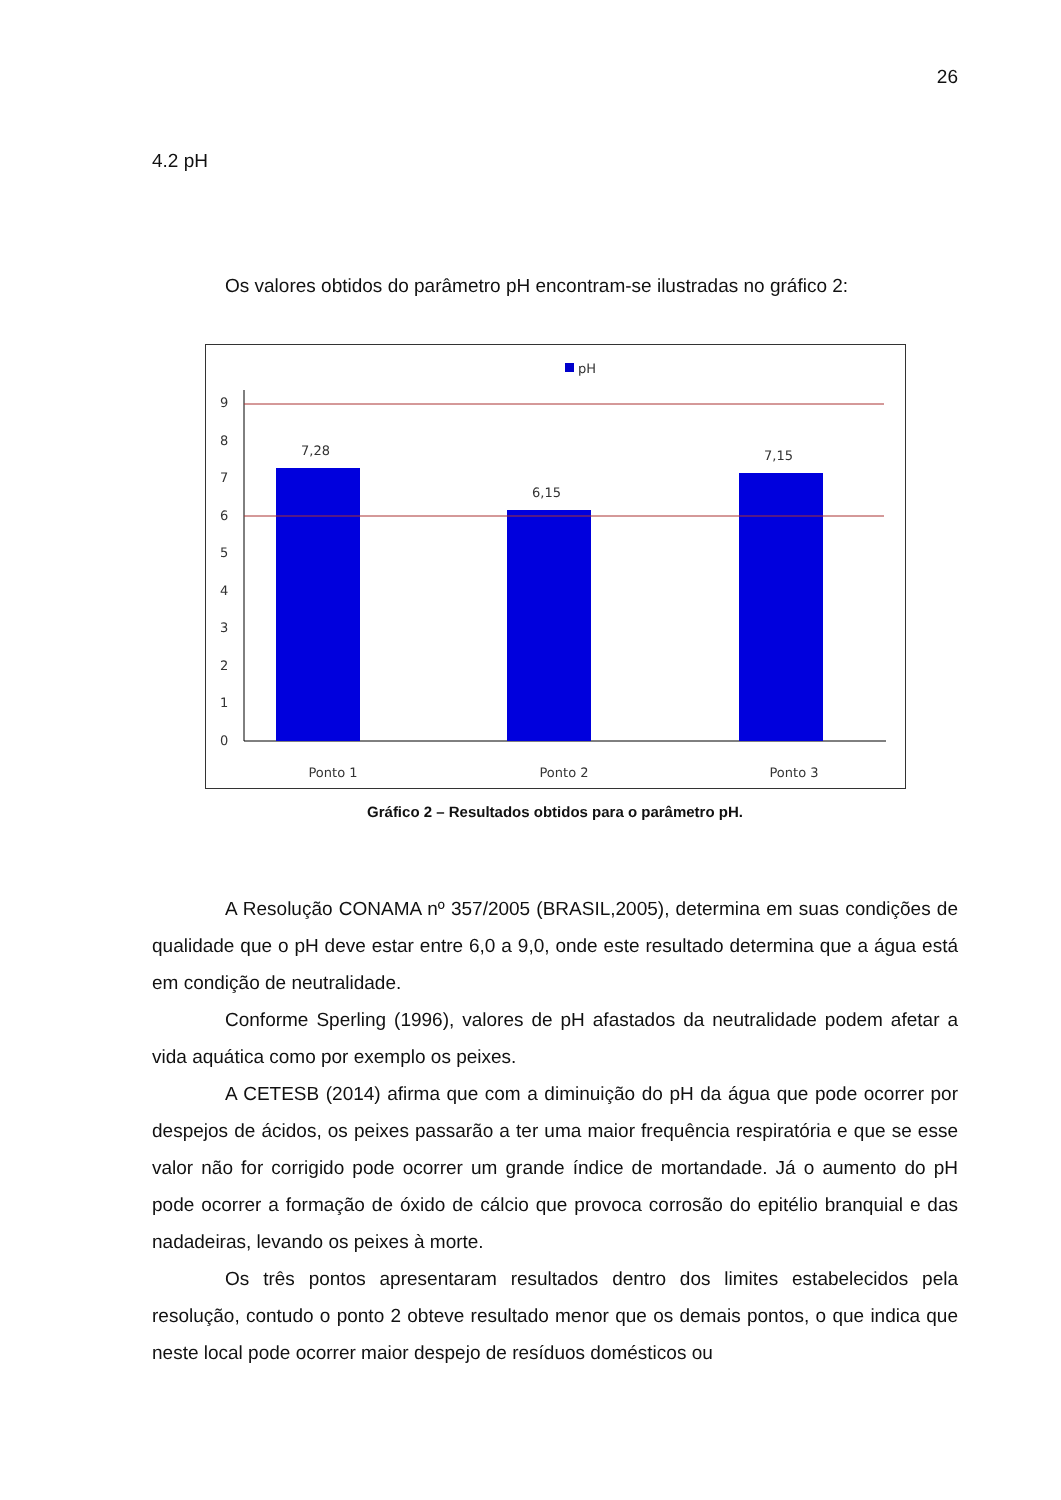26
4.2 pH
Os valores obtidos do parâmetro pH encontram-se ilustradas no gráfico 2:
pH
0
1
2
3
4
5
6
7
8
9
7,28
6,15
7,15
Ponto 1
Ponto 2
Ponto 3
Gráfico 2 – Resultados obtidos para o parâmetro pH.
A Resolução CONAMA nº 357/2005 (BRASIL,2005), determina em suas condições de qualidade que o pH deve estar entre 6,0 a 9,0, onde este resultado determina que a água está em condição de neutralidade.
Conforme Sperling (1996), valores de pH afastados da neutralidade podem afetar a vida aquática como por exemplo os peixes.
A CETESB (2014) afirma que com a diminuição do pH da água que pode ocorrer por despejos de ácidos, os peixes passarão a ter uma maior frequência respiratória e que se esse valor não for corrigido pode ocorrer um grande índice de mortandade. Já o aumento do pH pode ocorrer a formação de óxido de cálcio que provoca corrosão do epitélio branquial e das nadadeiras, levando os peixes à morte.
Os três pontos apresentaram resultados dentro dos limites estabelecidos pela resolução, contudo o ponto 2 obteve resultado menor que os demais pontos, o que indica que neste local pode ocorrer maior despejo de resíduos domésticos ou